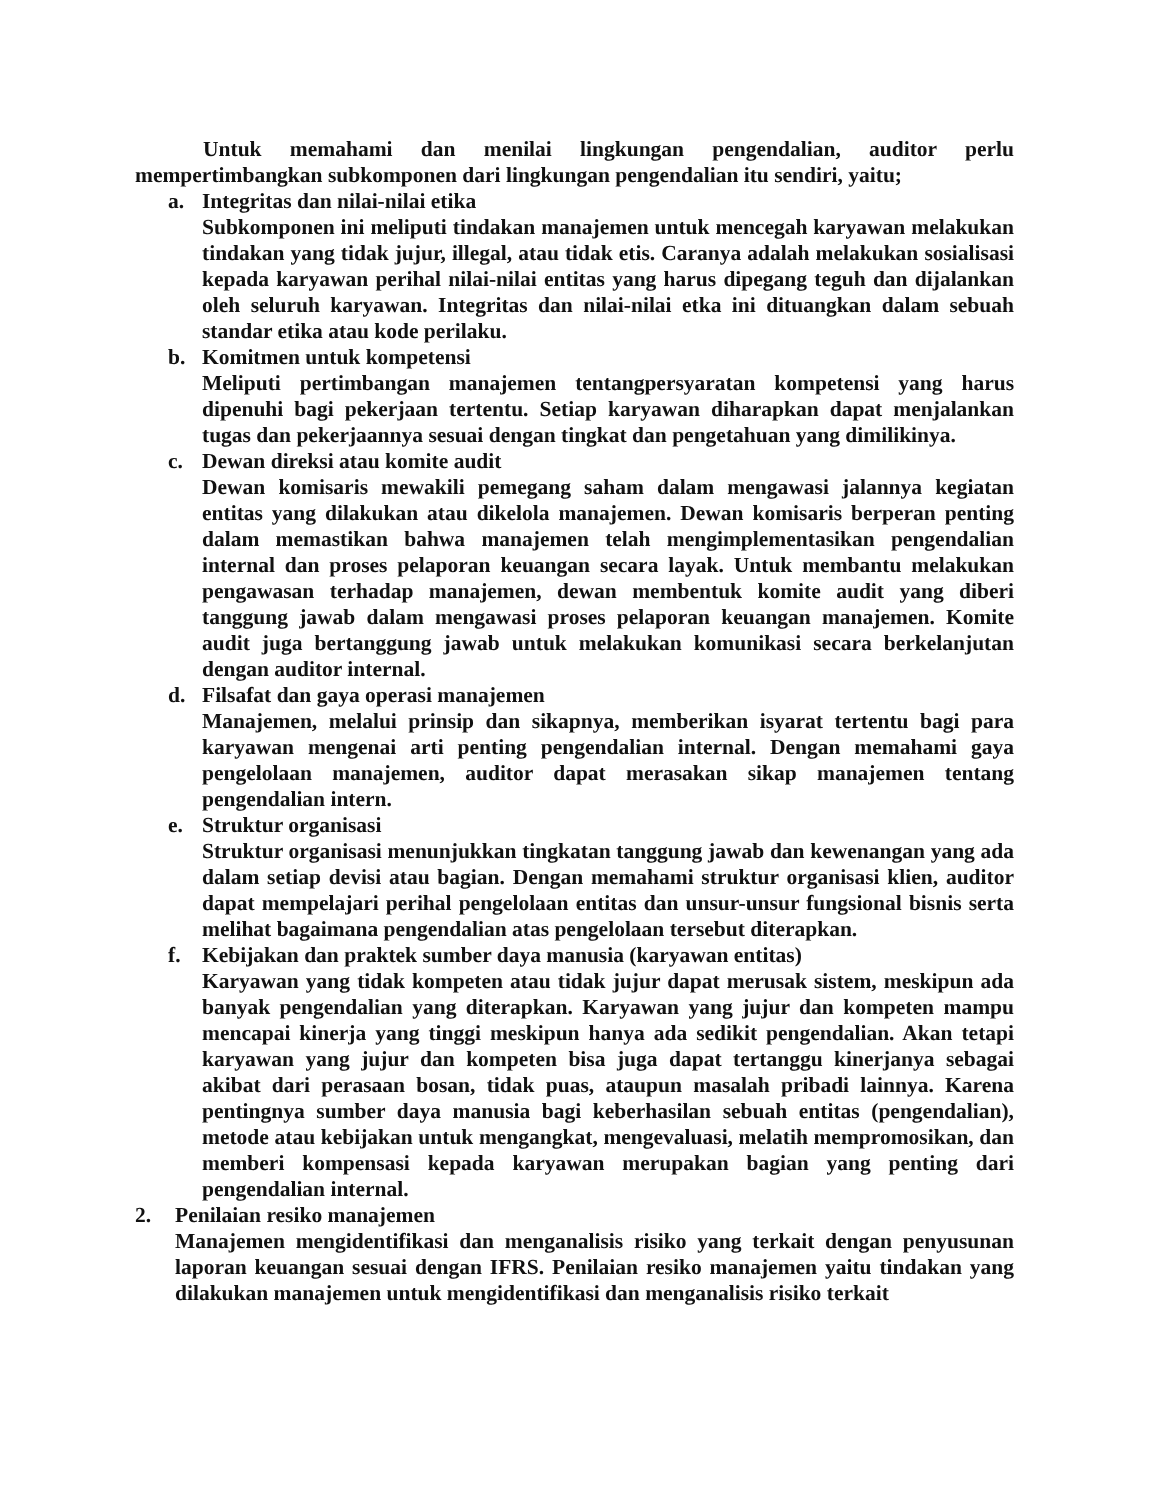Untuk memahami dan menilai lingkungan pengendalian, auditor perlu mempertimbangkan subkomponen dari lingkungan pengendalian itu sendiri, yaitu;
a. Integritas dan nilai-nilai etika
Subkomponen ini meliputi tindakan manajemen untuk mencegah karyawan melakukan tindakan yang tidak jujur, illegal, atau tidak etis. Caranya adalah melakukan sosialisasi kepada karyawan perihal nilai-nilai entitas yang harus dipegang teguh dan dijalankan oleh seluruh karyawan. Integritas dan nilai-nilai etka ini dituangkan dalam sebuah standar etika atau kode perilaku.
b. Komitmen untuk kompetensi
Meliputi pertimbangan manajemen tentangpersyaratan kompetensi yang harus dipenuhi bagi pekerjaan tertentu. Setiap karyawan diharapkan dapat menjalankan tugas dan pekerjaannya sesuai dengan tingkat dan pengetahuan yang dimilikinya.
c. Dewan direksi atau komite audit
Dewan komisaris mewakili pemegang saham dalam mengawasi jalannya kegiatan entitas yang dilakukan atau dikelola manajemen. Dewan komisaris berperan penting dalam memastikan bahwa manajemen telah mengimplementasikan pengendalian internal dan proses pelaporan keuangan secara layak. Untuk membantu melakukan pengawasan terhadap manajemen, dewan membentuk komite audit yang diberi tanggung jawab dalam mengawasi proses pelaporan keuangan manajemen. Komite audit juga bertanggung jawab untuk melakukan komunikasi secara berkelanjutan dengan auditor internal.
d. Filsafat dan gaya operasi manajemen
Manajemen, melalui prinsip dan sikapnya, memberikan isyarat tertentu bagi para karyawan mengenai arti penting pengendalian internal. Dengan memahami gaya pengelolaan manajemen, auditor dapat merasakan sikap manajemen tentang pengendalian intern.
e. Struktur organisasi
Struktur organisasi menunjukkan tingkatan tanggung jawab dan kewenangan yang ada dalam setiap devisi atau bagian. Dengan memahami struktur organisasi klien, auditor dapat mempelajari perihal pengelolaan entitas dan unsur-unsur fungsional bisnis serta melihat bagaimana pengendalian atas pengelolaan tersebut diterapkan.
f. Kebijakan dan praktek sumber daya manusia (karyawan entitas)
Karyawan yang tidak kompeten atau tidak jujur dapat merusak sistem, meskipun ada banyak pengendalian yang diterapkan. Karyawan yang jujur dan kompeten mampu mencapai kinerja yang tinggi meskipun hanya ada sedikit pengendalian. Akan tetapi karyawan yang jujur dan kompeten bisa juga dapat tertanggu kinerjanya sebagai akibat dari perasaan bosan, tidak puas, ataupun masalah pribadi lainnya. Karena pentingnya sumber daya manusia bagi keberhasilan sebuah entitas (pengendalian), metode atau kebijakan untuk mengangkat, mengevaluasi, melatih mempromosikan, dan memberi kompensasi kepada karyawan merupakan bagian yang penting dari pengendalian internal.
2. Penilaian resiko manajemen
Manajemen mengidentifikasi dan menganalisis risiko yang terkait dengan penyusunan laporan keuangan sesuai dengan IFRS. Penilaian resiko manajemen yaitu tindakan yang dilakukan manajemen untuk mengidentifikasi dan menganalisis risiko terkait